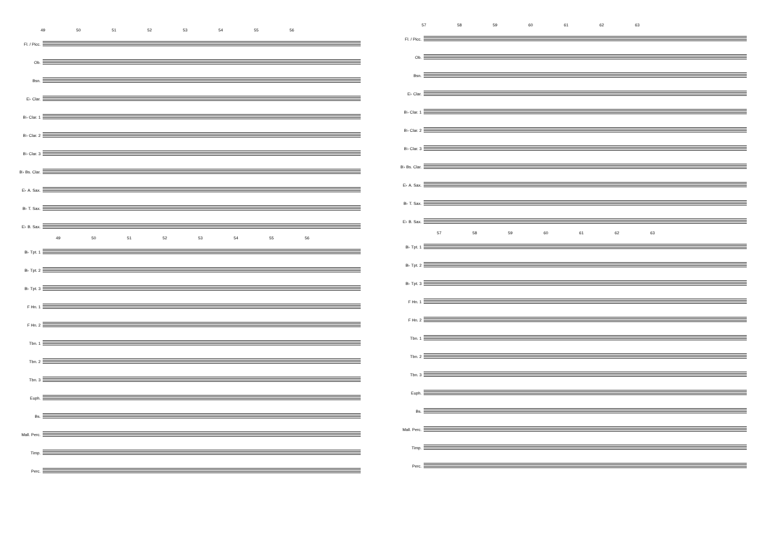49 50 51 52 53 54 55 56
Fl. / Picc.
Ob.
Bsn.
E♭ Clar.
B♭ Clar. 1
B♭ Clar. 2
B♭ Clar. 3
B♭ Bs. Clar.
E♭ A. Sax.
B♭ T. Sax.
E♭ B. Sax.
49 50 51 52 53 54 55 56
B♭ Tpt. 1
B♭ Tpt. 2
B♭ Tpt. 3
F Hn. 1
F Hn. 2
Tbn. 1
Tbn. 2
Tbn. 3
Euph.
Bs.
Mall. Perc.
Timp.
Perc.
57 58 59 60 61 62 63
Fl. / Picc.
Ob.
Bsn.
E♭ Clar.
B♭ Clar. 1
B♭ Clar. 2
B♭ Clar. 3
B♭ Bs. Clar.
E♭ A. Sax.
B♭ T. Sax.
E♭ B. Sax.
57 58 59 60 61 62 63
B♭ Tpt. 1
B♭ Tpt. 2
B♭ Tpt. 3
F Hn. 1
F Hn. 2
Tbn. 1
Tbn. 2
Tbn. 3
Euph.
Bs.
Mall. Perc.
Timp.
Perc.